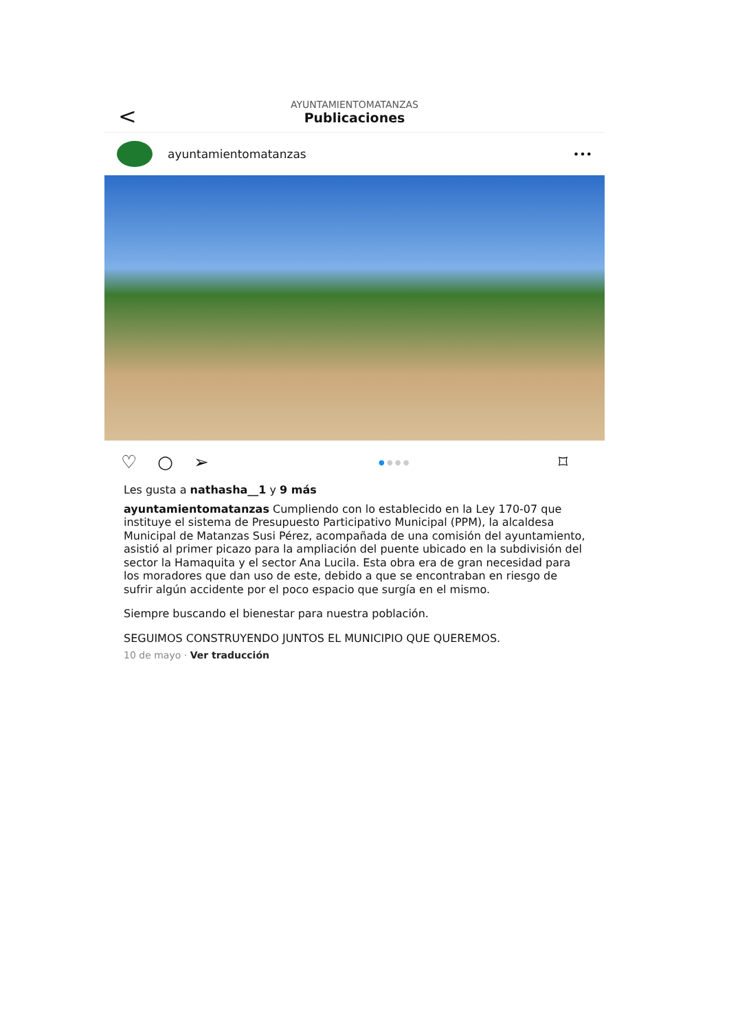<
AYUNTAMIENTOMATANZAS
Publicaciones
ayuntamientomatanzas •••
♡ ○ ➢
● ● ● ●
⌑
Les gusta a nathasha__1 y 9 más
ayuntamientomatanzas Cumpliendo con lo establecido en la Ley 170-07 que instituye el sistema de Presupuesto Participativo Municipal (PPM), la alcaldesa Municipal de Matanzas Susi Pérez, acompañada de una comisión del ayuntamiento, asistió al primer picazo para la ampliación del puente ubicado en la subdivisión del sector la Hamaquita y el sector Ana Lucila. Esta obra era de gran necesidad para los moradores que dan uso de este, debido a que se encontraban en riesgo de sufrir algún accidente por el poco espacio que surgía en el mismo.
Siempre buscando el bienestar para nuestra población.
SEGUIMOS CONSTRUYENDO JUNTOS EL MUNICIPIO QUE QUEREMOS.
10 de mayo · Ver traducción